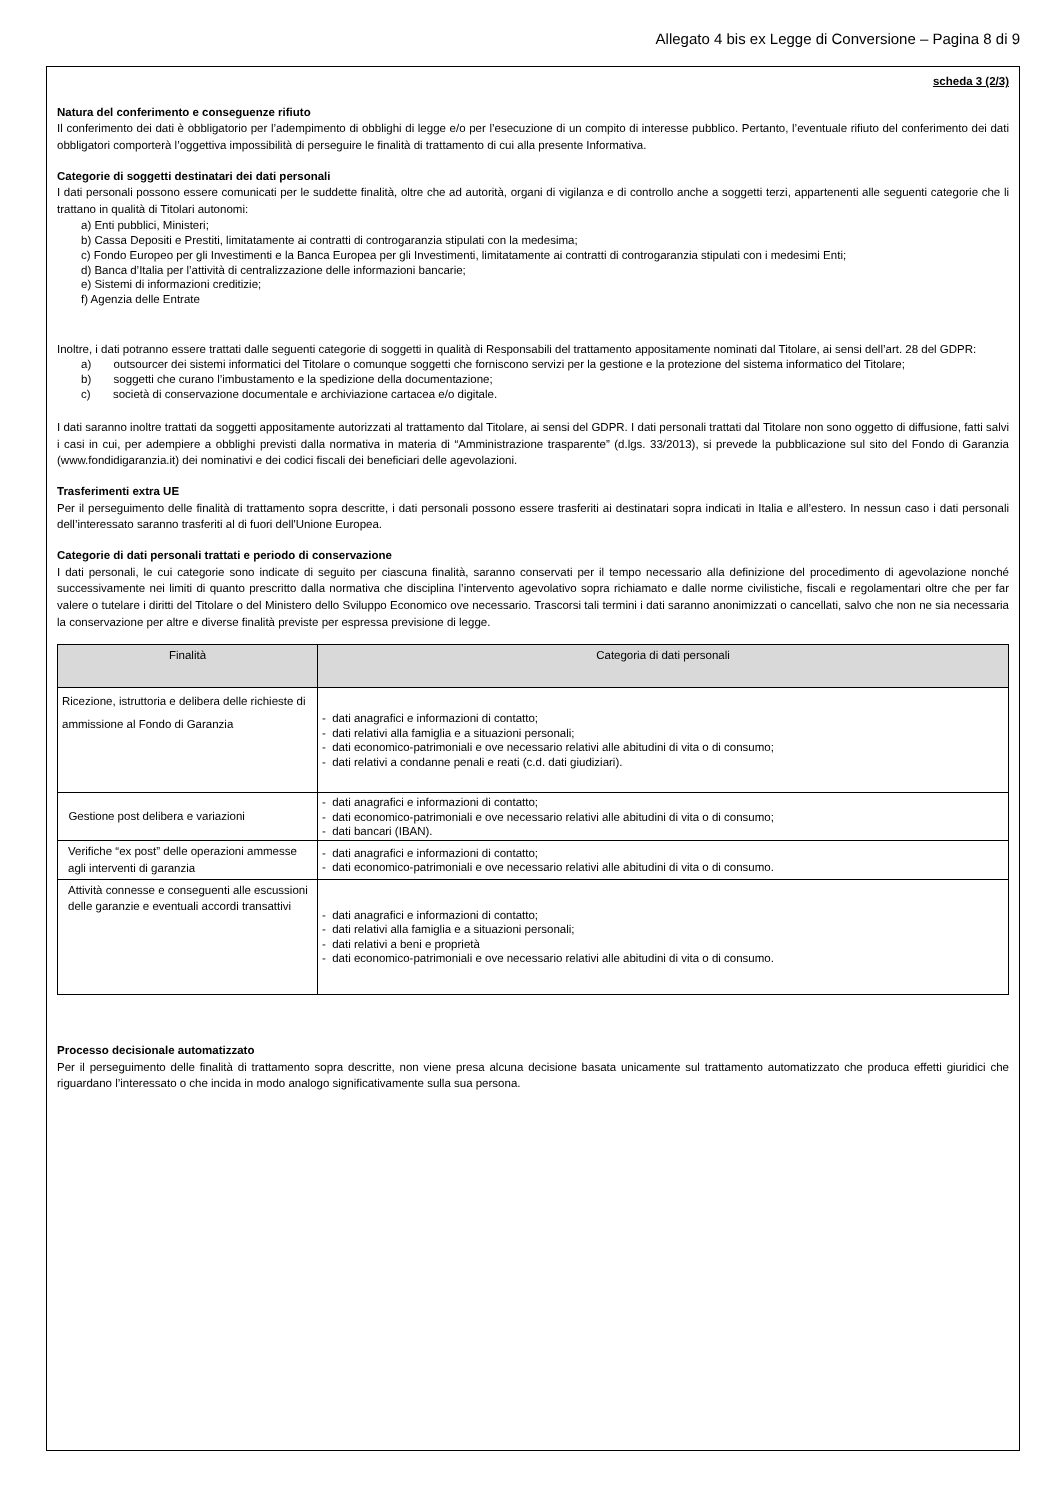Allegato 4 bis ex Legge di Conversione – Pagina 8 di 9
scheda 3 (2/3)
Natura del conferimento e conseguenze rifiuto
Il conferimento dei dati è obbligatorio per l’adempimento di obblighi di legge e/o per l’esecuzione di un compito di interesse pubblico. Pertanto, l’eventuale rifiuto del conferimento dei dati obbligatori comporterà l’oggettiva impossibilità di perseguire le finalità di trattamento di cui alla presente Informativa.
Categorie di soggetti destinatari dei dati personali
I dati personali possono essere comunicati per le suddette finalità, oltre che ad autorità, organi di vigilanza e di controllo anche a soggetti terzi, appartenenti alle seguenti categorie che li trattano in qualità di Titolari autonomi:
a) Enti pubblici, Ministeri;
b) Cassa Depositi e Prestiti, limitatamente ai contratti di controgaranzia stipulati con la medesima;
c) Fondo Europeo per gli Investimenti e la Banca Europea per gli Investimenti, limitatamente ai contratti di controgaranzia stipulati con i medesimi Enti;
d) Banca d’Italia per l’attività di centralizzazione delle informazioni bancarie;
e) Sistemi di informazioni creditizie;
f) Agenzia delle Entrate
Inoltre, i dati potranno essere trattati dalle seguenti categorie di soggetti in qualità di Responsabili del trattamento appositamente nominati dal Titolare, ai sensi dell’art. 28 del GDPR:
a) outsourcer dei sistemi informatici del Titolare o comunque soggetti che forniscono servizi per la gestione e la protezione del sistema informatico del Titolare;
b) soggetti che curano l’imbustamento e la spedizione della documentazione;
c) società di conservazione documentale e archiviazione cartacea e/o digitale.
I dati saranno inoltre trattati da soggetti appositamente autorizzati al trattamento dal Titolare, ai sensi del GDPR. I dati personali trattati dal Titolare non sono oggetto di diffusione, fatti salvi i casi in cui, per adempiere a obblighi previsti dalla normativa in materia di “Amministrazione trasparente” (d.lgs. 33/2013), si prevede la pubblicazione sul sito del Fondo di Garanzia (www.fondidigaranzia.it) dei nominativi e dei codici fiscali dei beneficiari delle agevolazioni.
Trasferimenti extra UE
Per il perseguimento delle finalità di trattamento sopra descritte, i dati personali possono essere trasferiti ai destinatari sopra indicati in Italia e all’estero. In nessun caso i dati personali dell’interessato saranno trasferiti al di fuori dell'Unione Europea.
Categorie di dati personali trattati e periodo di conservazione
I dati personali, le cui categorie sono indicate di seguito per ciascuna finalità, saranno conservati per il tempo necessario alla definizione del procedimento di agevolazione nonché successivamente nei limiti di quanto prescritto dalla normativa che disciplina l’intervento agevolativo sopra richiamato e dalle norme civilistiche, fiscali e regolamentari oltre che per far valere o tutelare i diritti del Titolare o del Ministero dello Sviluppo Economico ove necessario. Trascorsi tali termini i dati saranno anonimizzati o cancellati, salvo che non ne sia necessaria la conservazione per altre e diverse finalità previste per espressa previsione di legge.
| Finalità | Categoria di dati personali |
| --- | --- |
| Ricezione, istruttoria e delibera delle richieste di ammissione al Fondo di Garanzia | - dati anagrafici e informazioni di contatto; - dati relativi alla famiglia e a situazioni personali; - dati economico-patrimoniali e ove necessario relativi alle abitudini di vita o di consumo; - dati relativi a condanne penali e reati (c.d. dati giudiziari). |
| Gestione post delibera e variazioni | - dati anagrafici e informazioni di contatto; - dati economico-patrimoniali e ove necessario relativi alle abitudini di vita o di consumo; - dati bancari (IBAN). |
| Verifiche “ex post” delle operazioni ammesse agli interventi di garanzia | - dati anagrafici e informazioni di contatto; - dati economico-patrimoniali e ove necessario relativi alle abitudini di vita o di consumo. |
| Attività connesse e conseguenti alle escussioni delle garanzie e eventuali accordi transattivi | - dati anagrafici e informazioni di contatto; - dati relativi alla famiglia e a situazioni personali; - dati relativi a beni e proprietà - dati economico-patrimoniali e ove necessario relativi alle abitudini di vita o di consumo. |
Processo decisionale automatizzato
Per il perseguimento delle finalità di trattamento sopra descritte, non viene presa alcuna decisione basata unicamente sul trattamento automatizzato che produca effetti giuridici che riguardano l’interessato o che incida in modo analogo significativamente sulla sua persona.